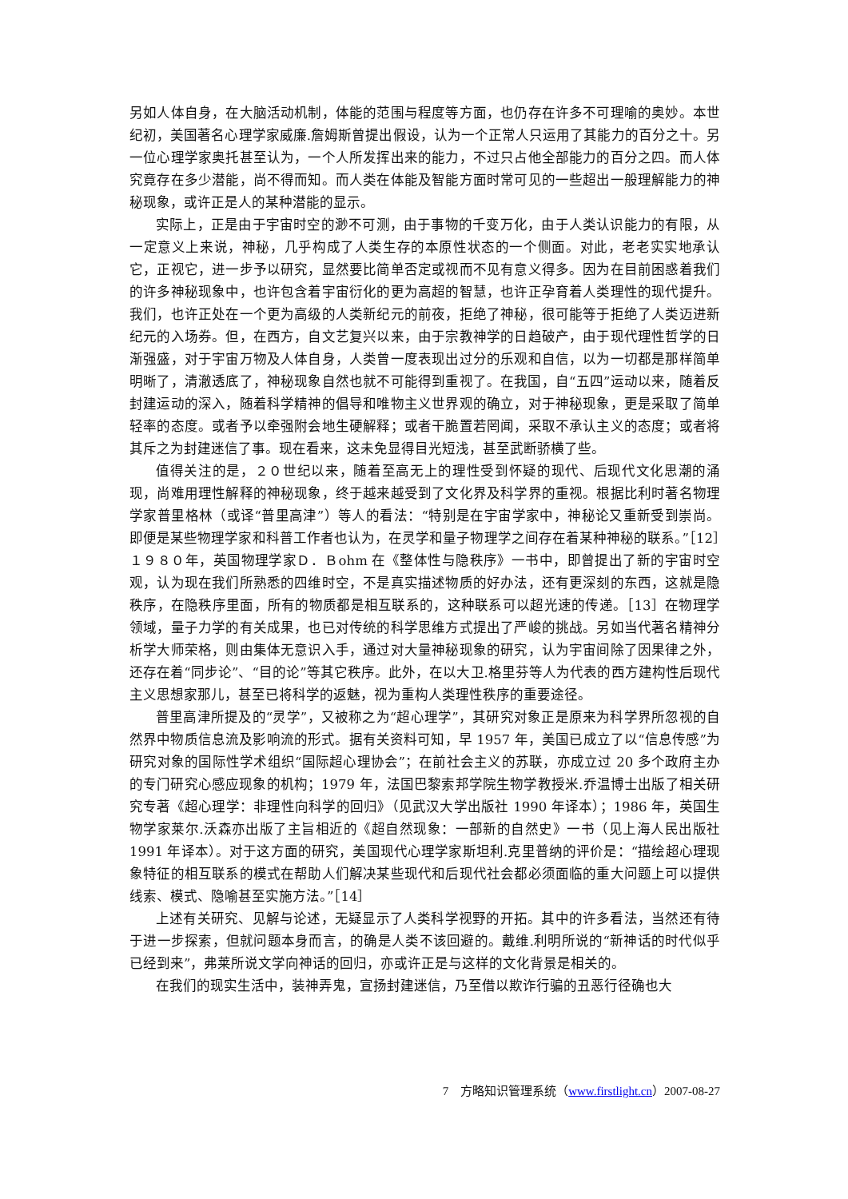另如人体自身，在大脑活动机制，体能的范围与程度等方面，也仍存在许多不可理喻的奥妙。本世纪初，美国著名心理学家威廉.詹姆斯曾提出假设，认为一个正常人只运用了其能力的百分之十。另一位心理学家奥托甚至认为，一个人所发挥出来的能力，不过只占他全部能力的百分之四。而人体究竟存在多少潜能，尚不得而知。而人类在体能及智能方面时常可见的一些超出一般理解能力的神秘现象，或许正是人的某种潜能的显示。
实际上，正是由于宇宙时空的渺不可测，由于事物的千变万化，由于人类认识能力的有限，从一定意义上来说，神秘，几乎构成了人类生存的本原性状态的一个侧面。对此，老老实实地承认它，正视它，进一步予以研究，显然要比简单否定或视而不见有意义得多。因为在目前困惑着我们的许多神秘现象中，也许包含着宇宙衍化的更为高超的智慧，也许正孕育着人类理性的现代提升。我们，也许正处在一个更为高级的人类新纪元的前夜，拒绝了神秘，很可能等于拒绝了人类迈进新纪元的入场券。但，在西方，自文艺复兴以来，由于宗教神学的日趋破产，由于现代理性哲学的日渐强盛，对于宇宙万物及人体自身，人类曾一度表现出过分的乐观和自信，以为一切都是那样简单明晰了，清澈透底了，神秘现象自然也就不可能得到重视了。在我国，自“五四”运动以来，随着反封建运动的深入，随着科学精神的倡导和唯物主义世界观的确立，对于神秘现象，更是采取了简单轻率的态度。或者予以牵强附会地生硬解释；或者干脆置若罔闻，采取不承认主义的态度；或者将其斥之为封建迷信了事。现在看来，这未免显得目光短浅，甚至武断骄横了些。
值得关注的是，２０世纪以来，随着至高无上的理性受到怀疑的现代、后现代文化思潮的涌现，尚难用理性解释的神秘现象，终于越来越受到了文化界及科学界的重视。根据比利时著名物理学家普里格林（或译“普里高津”）等人的看法：“特别是在宇宙学家中，神秘论又重新受到崇尚。即便是某些物理学家和科普工作者也认为，在灵学和量子物理学之间存在着某种神秘的联系。”［12］１９８０年，英国物理学家Ｄ．Ｂohm 在《整体性与隐秩序》一书中，即曾提出了新的宇宙时空观，认为现在我们所熟悉的四维时空，不是真实描述物质的好办法，还有更深刻的东西，这就是隐秩序，在隐秩序里面，所有的物质都是相互联系的，这种联系可以超光速的传递。［13］在物理学领域，量子力学的有关成果，也已对传统的科学思维方式提出了严峻的挑战。另如当代著名精神分析学大师荣格，则由集体无意识入手，通过对大量神秘现象的研究，认为宇宙间除了因果律之外，还存在着“同步论”、“目的论”等其它秩序。此外，在以大卫.格里芬等人为代表的西方建构性后现代主义思想家那儿，甚至已将科学的返魅，视为重构人类理性秩序的重要途径。
普里高津所提及的“灵学”，又被称之为“超心理学”，其研究对象正是原来为科学界所忽视的自然界中物质信息流及影响流的形式。据有关资料可知，早 1957 年，美国已成立了以“信息传感”为研究对象的国际性学术组织“国际超心理协会”；在前社会主义的苏联，亦成立过 20 多个政府主办的专门研究心感应现象的机构；1979 年，法国巴黎索邦学院生物学教授米.乔温博士出版了相关研究专著《超心理学：非理性向科学的回归》（见武汉大学出版社 1990 年译本）；1986 年，英国生物学家莱尔.沃森亦出版了主旨相近的《超自然现象：一部新的自然史》一书（见上海人民出版社 1991 年译本）。对于这方面的研究，美国现代心理学家斯坦利.克里普纳的评价是：“描绘超心理现象特征的相互联系的模式在帮助人们解决某些现代和后现代社会都必须面临的重大问题上可以提供线索、模式、隐喻甚至实施方法。”［14］
上述有关研究、见解与论述，无疑显示了人类科学视野的开拓。其中的许多看法，当然还有待于进一步探索，但就问题本身而言，的确是人类不该回避的。戴维.利明所说的“新神话的时代似乎已经到来”，弗莱所说文学向神话的回归，亦或许正是与这样的文化背景是相关的。
在我们的现实生活中，装神弄鬼，宣扬封建迷信，乃至借以欺诈行骗的丑恶行径确也大
7　方略知识管理系统（www.firstlight.cn）2007-08-27